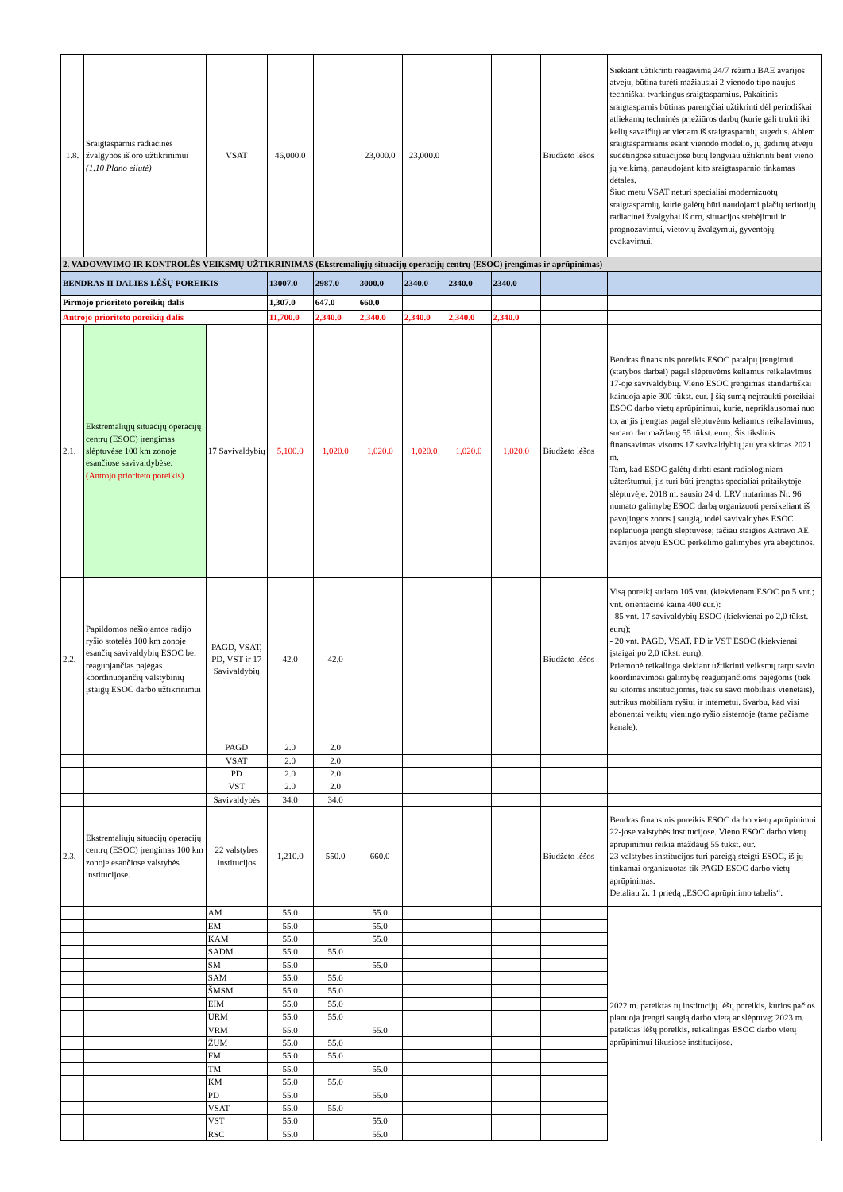| 1.8. | Sraigtasparnis radiacinės žvalgybos iš oro užtikrinimui (1.10 Plano eilutė) | VSAT | 46,000.0 | | 23,000.0 | 23,000.0 | | | Biudžeto lėšos | Siekiant užtikrinti reagavimą 24/7 režimu BAE avarijos atveju, būtina turėti mažiausiai 2 vienodo tipo naujus techniškai tvarkingus sraigtasparnius. Pakaitinis sraigtasparnis būtinas parengčiai užtikrinti dėl periodiškai atliekamų techninės priežiūros darbų (kurie gali trukti iki kelių savaičių) ar vienam iš sraigtasparnių sugedus. Abiem sraigtasparniams esant vienodo modelio, jų gedimų atveju sudėtingose situacijose būtų lengviau užtikrinti bent vieno jų veikimą, panaudojant kito sraigtasparnio tinkamas detales. Šiuo metu VSAT neturi specialiai modernizuotų sraigtasparnių, kurie galėtų būti naudojami plačių teritorijų radiacinei žvalgybai iš oro, situacijos stebėjimui ir prognozavimui, vietovių žvalgymui, gyventojų evakavimui. |
| 2. VADOVAVIMO IR KONTROLĖS VEIKSMŲ UŽTIKRINIMAS (Ekstremaliųjų situacijų operacijų centrų (ESOC) įrengimas ir aprūpinimas) | | | | | | | | | | |
| BENDRAS II DALIES LĖŠŲ POREIKIS | | | 13007.0 | 2987.0 | 3000.0 | 2340.0 | 2340.0 | 2340.0 | | |
| Pirmojo prioriteto poreikių dalis | | | 1,307.0 | 647.0 | 660.0 | | | | | |
| Antrojo prioriteto poreikių dalis | | | 11,700.0 | 2,340.0 | 2,340.0 | 2,340.0 | 2,340.0 | 2,340.0 | | |
| 2.1. | Ekstremaliųjų situacijų operacijų centrų (ESOC) įrengimas slėptuvėse 100 km zonoje esančiose savivaldybėse. (Antrojo prioriteto poreikis) | 17 Savivaldybių | 5,100.0 | 1,020.0 | 1,020.0 | 1,020.0 | 1,020.0 | 1,020.0 | Biudžeto lėšos | Bendras finansinis poreikis ESOC patalpų įrengimui (statybos darbai) pagal slėptuvėms keliamus reikalavimus 17-oje savivaldybių. Vieno ESOC įrengimas standartiškai kainuoja apie 300 tūkst. eur. Į šią sumą neįtraukti poreikiai ESOC darbo vietų aprūpinimui, kurie, nepriklausomai nuo to, ar jis įrengtas pagal slėptuvėms keliamus reikalavimus, sudaro dar maždaug 55 tūkst. eurų. Šis tikslinis finansavimas visoms 17 savivaldybių jau yra skirtas 2021 m. Tam, kad ESOC galėtų dirbti esant radiologiniam užterštumui, jis turi būti įrengtas specialiai pritaikytoje slėptuvėje. 2018 m. sausio 24 d. LRV nutarimas Nr. 96 numato galimybę ESOC darbą organizuoti persikeliant iš pavojingos zonos į saugią, todėl savivaldybės ESOC neplanuoja įrengti slėptuvėse; tačiau staigios Astravo AE avarijos atveju ESOC perkėlimo galimybės yra abejotinos. |
| 2.2. | Papildomos nešiojamos radijo ryšio stotelės 100 km zonoje esančių savivaldybių ESOC bei reaguojančias pajėgas koordinuojančių valstybinių įstaigų ESOC darbo užtikrinimui | PAGD, VSAT, PD, VST ir 17 Savivaldybių | 42.0 | 42.0 | | | | | Biudžeto lėšos | Visą poreikį sudaro 105 vnt. (kiekvienam ESOC po 5 vnt.; vnt. orientacinė kaina 400 eur.): - 85 vnt. 17 savivaldybių ESOC (kiekvienai po 2,0 tūkst. eurų); - 20 vnt. PAGD, VSAT, PD ir VST ESOC (kiekvienai įstaigai po 2,0 tūkst. eurų). Priemonė reikalinga siekiant užtikrinti veiksmų tarpusavio koordinavimosi galimybę reaguojančioms pajėgoms (tiek su kitomis institucijomis, tiek su savo mobiliais vienetais), sutrikus mobiliam ryšiui ir internetui. Svarbu, kad visi abonentai veiktų vieningo ryšio sistemoje (tame pačiame kanale). |
| | | PAGD | 2.0 | 2.0 | | | | | | |
| | | VSAT | 2.0 | 2.0 | | | | | | |
| | | PD | 2.0 | 2.0 | | | | | | |
| | | VST | 2.0 | 2.0 | | | | | | |
| | | Savivaldybės | 34.0 | 34.0 | | | | | | |
| 2.3. | Ekstremaliųjų situacijų operacijų centrų (ESOC) įrengimas 100 km zonoje esančiose valstybės institucijose. | 22 valstybės institucijos | 1,210.0 | 550.0 | 660.0 | | | | Biudžeto lėšos | Bendras finansinis poreikis ESOC darbo vietų aprūpinimui 22-jose valstybės institucijose. Vieno ESOC darbo vietų aprūpinimui reikia maždaug 55 tūkst. eur. 23 valstybės institucijos turi pareigą steigti ESOC, iš jų tinkamai organizuotas tik PAGD ESOC darbo vietų aprūpinimas. Detaliau žr. 1 priedą „ESOC aprūpinimo tabelis“. |
| | | AM | 55.0 | | 55.0 | | | | | 2022 m. pateiktas tų institucijų lėšų poreikis, kurios pačios planuoja įrengti saugią darbo vietą ar slėptuvę; 2023 m. pateiktas lėšų poreikis, reikalingas ESOC darbo vietų aprūpinimui likusiose institucijose. |
| | | EM | 55.0 | | 55.0 | | | | | |
| | | KAM | 55.0 | | 55.0 | | | | | |
| | | SADM | 55.0 | 55.0 | | | | | | |
| | | SM | 55.0 | | 55.0 | | | | | |
| | | SAM | 55.0 | 55.0 | | | | | | |
| | | ŠMSM | 55.0 | 55.0 | | | | | | |
| | | EIM | 55.0 | 55.0 | | | | | | |
| | | URM | 55.0 | 55.0 | | | | | | |
| | | VRM | 55.0 | | 55.0 | | | | | |
| | | ŽŪM | 55.0 | 55.0 | | | | | | |
| | | FM | 55.0 | 55.0 | | | | | | |
| | | TM | 55.0 | | 55.0 | | | | | |
| | | KM | 55.0 | 55.0 | | | | | | |
| | | PD | 55.0 | | 55.0 | | | | | |
| | | VSAT | 55.0 | 55.0 | | | | | | |
| | | VST | 55.0 | | 55.0 | | | | | |
| | | RSC | 55.0 | | 55.0 | | | | | |